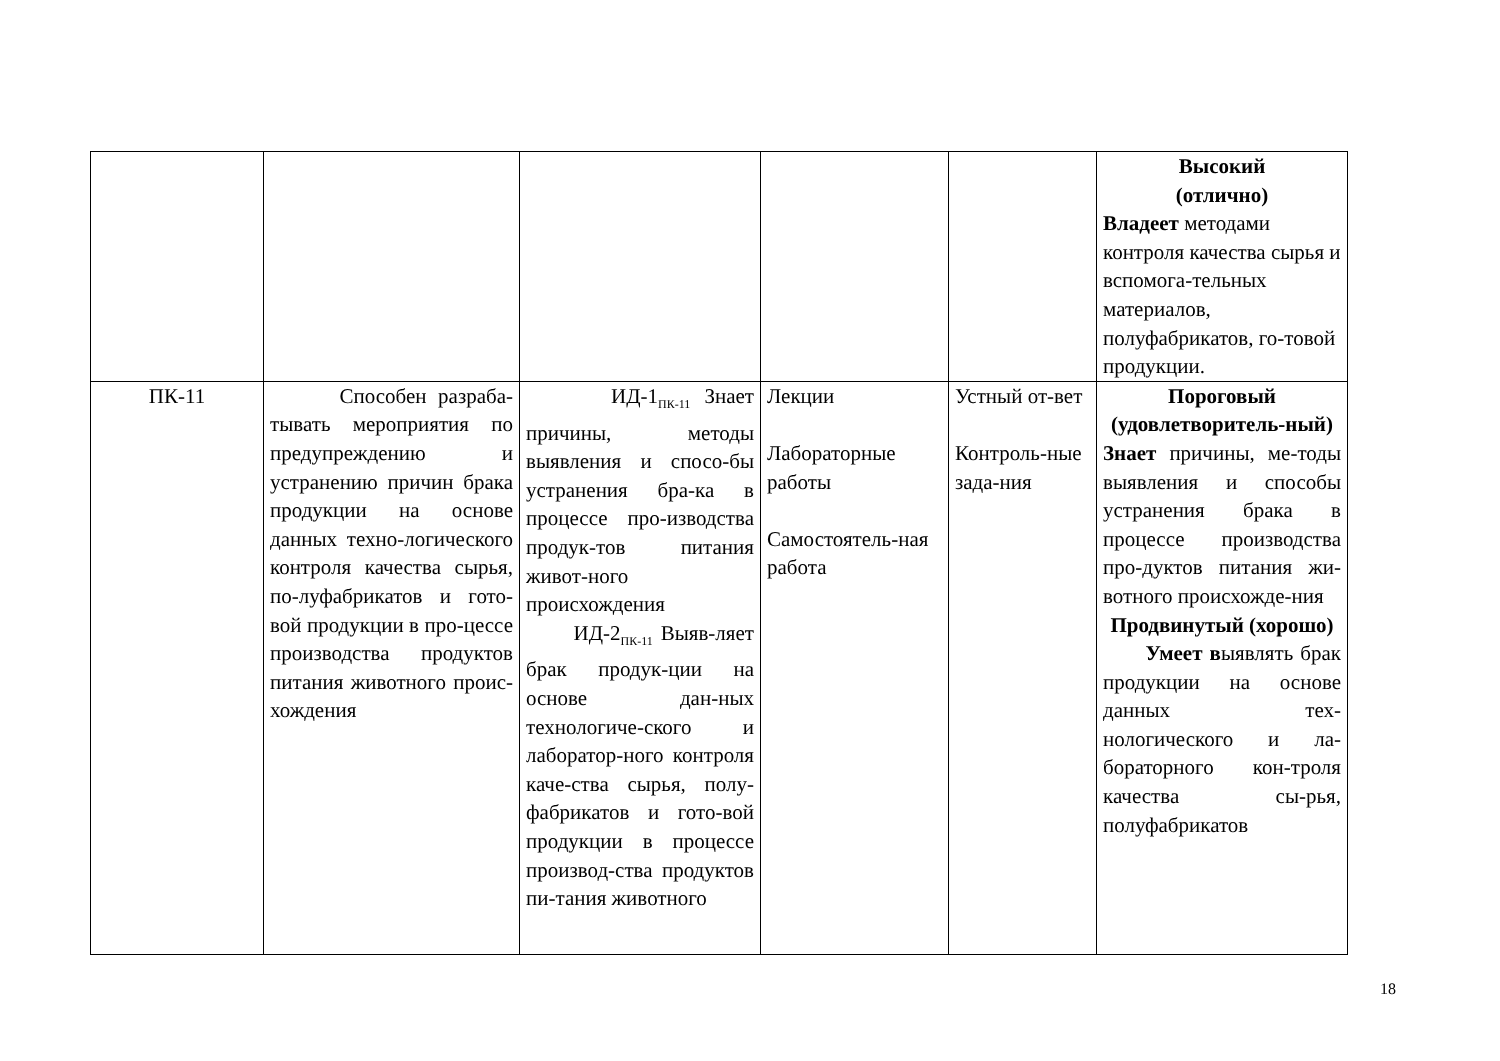| | | | | | Высокий (отлично) Владеет методами контроля качества сырья и вспомога-тельных материалов, полуфабрикатов, го-товой продукции. |
| ПК-11 | Способен разраба-тывать мероприятия по предупреждению и устранению причин брака продукции на основе данных техно-логического контроля качества сырья, по-луфабрикатов и гото-вой продукции в про-цессе производства продуктов питания животного проис-хождения | ИД-1<sub>ПК-11</sub> Знает причины, методы выявления и спосо-бы устранения бра-ка в процессе про-изводства продук-тов питания живот-ного происхождения ИД-2<sub>ПК-11</sub> Выяв-ляет брак продук-ции на основе дан-ных технологиче-ского и лаборатор-ного контроля каче-ства сырья, полу-фабрикатов и гото-вой продукции в процессе производ-ства продуктов пи-тания животного | Лекции Лабораторные работы Самостоятель-ная работа | Устный от-вет Контроль-ные зада-ния | Пороговый (удовлетворитель-ный) Знает причины, ме-тоды выявления и способы устранения брака в процессе производства про-дуктов питания жи-вотного происхожде-ния Продвинутый (хорошо) Умеет в ыявлять брак продукции на основе данных тех-нологического и ла-бораторного кон-троля качества сы-рья, полуфабрикатов |
18